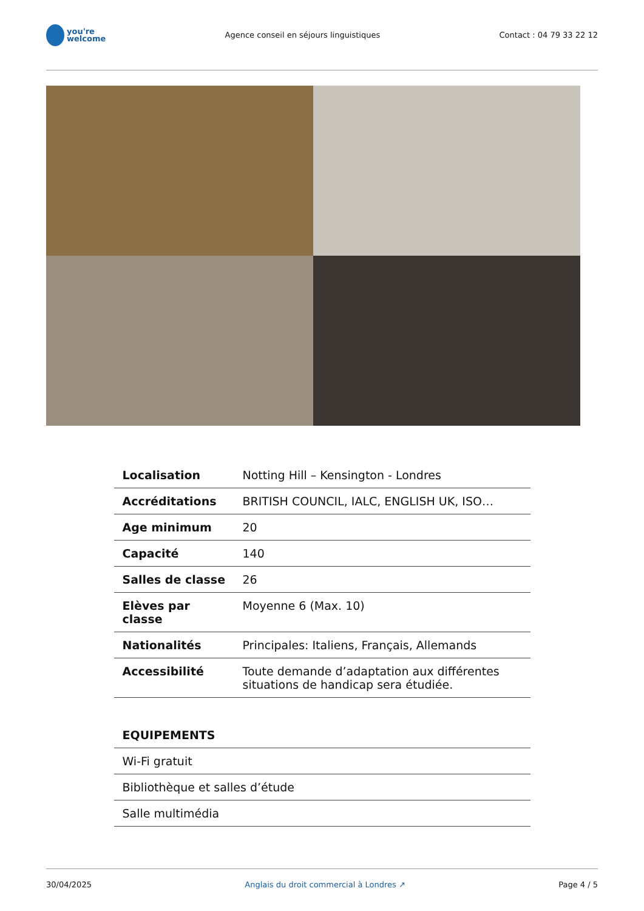you're
welcome
Agence conseil en séjours linguistiques
Contact : 04 79 33 22 12
| Localisation | Notting Hill – Kensington - Londres |
| Accréditations | BRITISH COUNCIL, IALC, ENGLISH UK, ISO… |
| Age minimum | 20 |
| Capacité | 140 |
| Salles de classe | 26 |
| Elèves par classe | Moyenne 6 (Max. 10) |
| Nationalités | Principales: Italiens, Français, Allemands |
| Accessibilité | Toute demande d’adaptation aux différentes situations de handicap sera étudiée. |
| EQUIPEMENTS |
| Wi-Fi gratuit |
| Bibliothèque et salles d’étude |
| Salle multimédia |
30/04/2025 Anglais du droit commercial à Londres ↗ Page 4 / 5